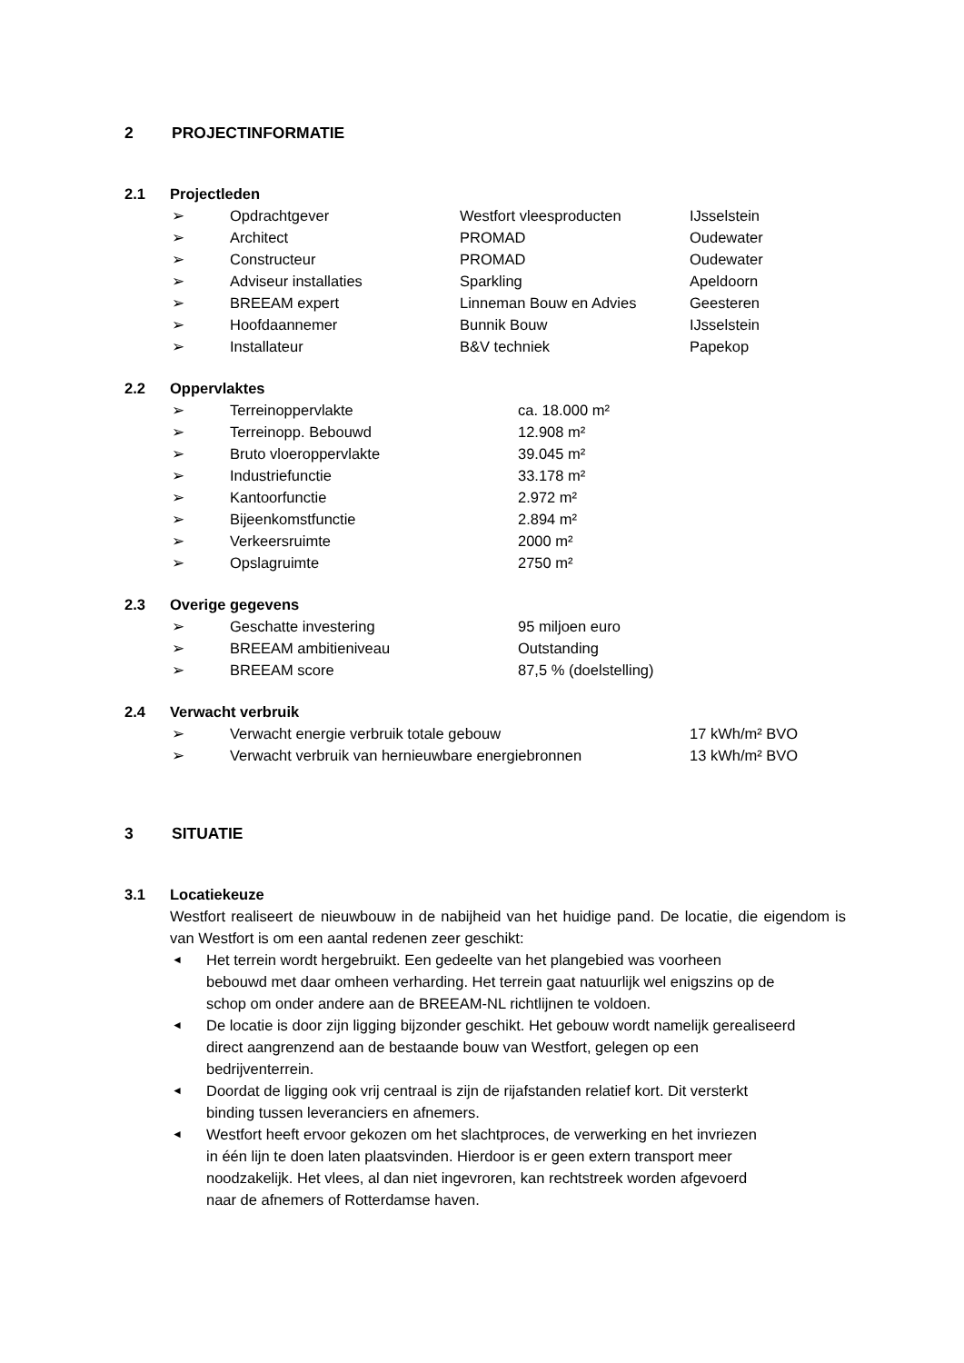2 PROJECTINFORMATIE
2.1 Projectleden
➢ Opdrachtgever Westfort vleesproducten IJsselstein
➢ Architect PROMAD Oudewater
➢ Constructeur PROMAD Oudewater
➢ Adviseur installaties Sparkling Apeldoorn
➢ BREEAM expert Linneman Bouw en Advies Geesteren
➢ Hoofdaannemer Bunnik Bouw IJsselstein
➢ Installateur B&V techniek Papekop
2.2 Oppervlaktes
➢ Terreinoppervlakte ca. 18.000 m²
➢ Terreinopp. Bebouwd 12.908 m²
➢ Bruto vloeroppervlakte 39.045 m²
➢ Industriefunctie 33.178 m²
➢ Kantoorfunctie 2.972 m²
➢ Bijeenkomstfunctie 2.894 m²
➢ Verkeersruimte 2000 m²
➢ Opslagruimte 2750 m²
2.3 Overige gegevens
➢ Geschatte investering 95 miljoen euro
➢ BREEAM ambitieniveau Outstanding
➢ BREEAM score 87,5 % (doelstelling)
2.4 Verwacht verbruik
➢ Verwacht energie verbruik totale gebouw 17 kWh/m² BVO
➢ Verwacht verbruik van hernieuwbare energiebronnen 13 kWh/m² BVO
3 SITUATIE
3.1 Locatiekeuze
Westfort realiseert de nieuwbouw in de nabijheid van het huidige pand. De locatie, die eigendom is van Westfort is om een aantal redenen zeer geschikt:
◄ Het terrein wordt hergebruikt. Een gedeelte van het plangebied was voorheen
bebouwd met daar omheen verharding. Het terrein gaat natuurlijk wel enigszins op de
schop om onder andere aan de BREEAM-NL richtlijnen te voldoen.
◄ De locatie is door zijn ligging bijzonder geschikt. Het gebouw wordt namelijk gerealiseerd
direct aangrenzend aan de bestaande bouw van Westfort, gelegen op een
bedrijventerrein.
◄ Doordat de ligging ook vrij centraal is zijn de rijafstanden relatief kort. Dit versterkt
binding tussen leveranciers en afnemers.
◄ Westfort heeft ervoor gekozen om het slachtproces, de verwerking en het invriezen
in één lijn te doen laten plaatsvinden. Hierdoor is er geen extern transport meer
noodzakelijk. Het vlees, al dan niet ingevroren, kan rechtstreek worden afgevoerd
naar de afnemers of Rotterdamse haven.